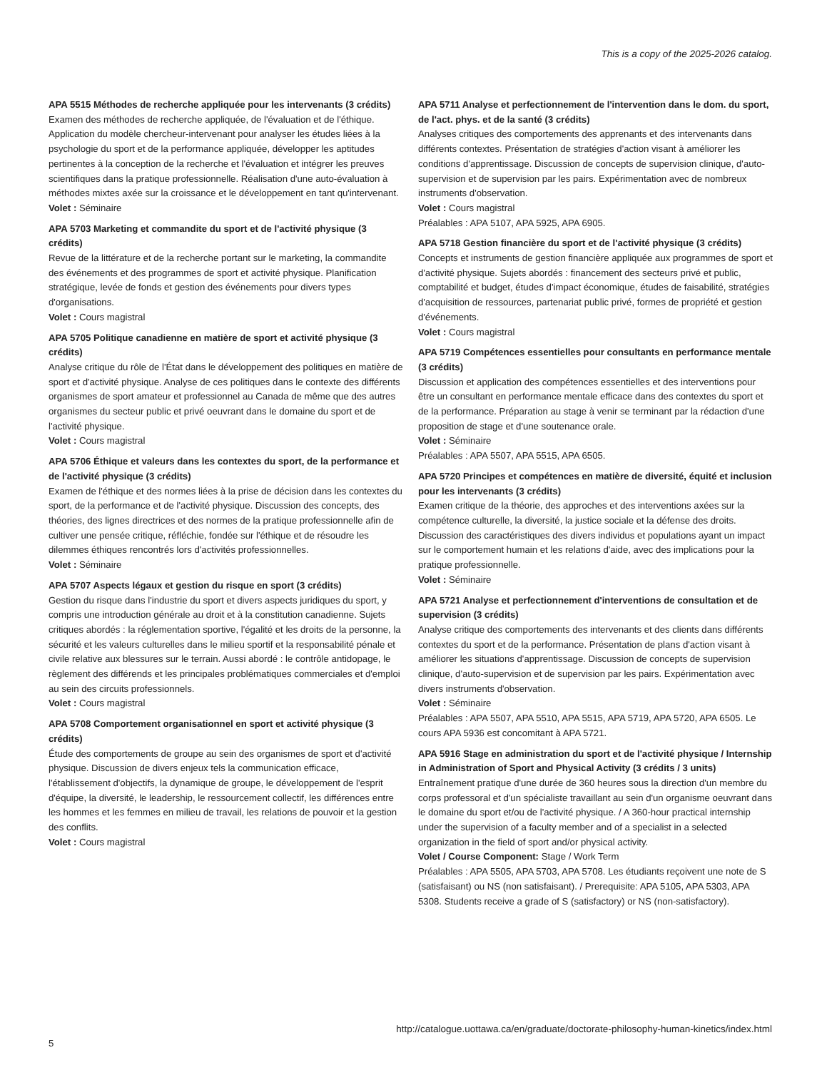This is a copy of the 2025-2026 catalog.
APA 5515 Méthodes de recherche appliquée pour les intervenants (3 crédits)
Examen des méthodes de recherche appliquée, de l'évaluation et de l'éthique. Application du modèle chercheur-intervenant pour analyser les études liées à la psychologie du sport et de la performance appliquée, développer les aptitudes pertinentes à la conception de la recherche et l'évaluation et intégrer les preuves scientifiques dans la pratique professionnelle. Réalisation d'une auto-évaluation à méthodes mixtes axée sur la croissance et le développement en tant qu'intervenant.
Volet : Séminaire
APA 5703 Marketing et commandite du sport et de l'activité physique (3 crédits)
Revue de la littérature et de la recherche portant sur le marketing, la commandite des événements et des programmes de sport et activité physique. Planification stratégique, levée de fonds et gestion des événements pour divers types d'organisations.
Volet : Cours magistral
APA 5705 Politique canadienne en matière de sport et activité physique (3 crédits)
Analyse critique du rôle de l'État dans le développement des politiques en matière de sport et d'activité physique. Analyse de ces politiques dans le contexte des différents organismes de sport amateur et professionnel au Canada de même que des autres organismes du secteur public et privé oeuvrant dans le domaine du sport et de l'activité physique.
Volet : Cours magistral
APA 5706 Éthique et valeurs dans les contextes du sport, de la performance et de l'activité physique (3 crédits)
Examen de l'éthique et des normes liées à la prise de décision dans les contextes du sport, de la performance et de l'activité physique. Discussion des concepts, des théories, des lignes directrices et des normes de la pratique professionnelle afin de cultiver une pensée critique, réfléchie, fondée sur l'éthique et de résoudre les dilemmes éthiques rencontrés lors d'activités professionnelles.
Volet : Séminaire
APA 5707 Aspects légaux et gestion du risque en sport (3 crédits)
Gestion du risque dans l'industrie du sport et divers aspects juridiques du sport, y compris une introduction générale au droit et à la constitution canadienne. Sujets critiques abordés : la réglementation sportive, l'égalité et les droits de la personne, la sécurité et les valeurs culturelles dans le milieu sportif et la responsabilité pénale et civile relative aux blessures sur le terrain. Aussi abordé : le contrôle antidopage, le règlement des différends et les principales problématiques commerciales et d'emploi au sein des circuits professionnels.
Volet : Cours magistral
APA 5708 Comportement organisationnel en sport et activité physique (3 crédits)
Étude des comportements de groupe au sein des organismes de sport et d'activité physique. Discussion de divers enjeux tels la communication efficace, l'établissement d'objectifs, la dynamique de groupe, le développement de l'esprit d'équipe, la diversité, le leadership, le ressourcement collectif, les différences entre les hommes et les femmes en milieu de travail, les relations de pouvoir et la gestion des conflits.
Volet : Cours magistral
APA 5711 Analyse et perfectionnement de l'intervention dans le dom. du sport, de l'act. phys. et de la santé (3 crédits)
Analyses critiques des comportements des apprenants et des intervenants dans différents contextes. Présentation de stratégies d'action visant à améliorer les conditions d'apprentissage. Discussion de concepts de supervision clinique, d'auto-supervision et de supervision par les pairs. Expérimentation avec de nombreux instruments d'observation.
Volet : Cours magistral
Préalables : APA 5107, APA 5925, APA 6905.
APA 5718 Gestion financière du sport et de l'activité physique (3 crédits)
Concepts et instruments de gestion financière appliquée aux programmes de sport et d'activité physique. Sujets abordés : financement des secteurs privé et public, comptabilité et budget, études d'impact économique, études de faisabilité, stratégies d'acquisition de ressources, partenariat public privé, formes de propriété et gestion d'événements.
Volet : Cours magistral
APA 5719 Compétences essentielles pour consultants en performance mentale (3 crédits)
Discussion et application des compétences essentielles et des interventions pour être un consultant en performance mentale efficace dans des contextes du sport et de la performance. Préparation au stage à venir se terminant par la rédaction d'une proposition de stage et d'une soutenance orale.
Volet : Séminaire
Préalables : APA 5507, APA 5515, APA 6505.
APA 5720 Principes et compétences en matière de diversité, équité et inclusion pour les intervenants (3 crédits)
Examen critique de la théorie, des approches et des interventions axées sur la compétence culturelle, la diversité, la justice sociale et la défense des droits. Discussion des caractéristiques des divers individus et populations ayant un impact sur le comportement humain et les relations d'aide, avec des implications pour la pratique professionnelle.
Volet : Séminaire
APA 5721 Analyse et perfectionnement d'interventions de consultation et de supervision (3 crédits)
Analyse critique des comportements des intervenants et des clients dans différents contextes du sport et de la performance. Présentation de plans d'action visant à améliorer les situations d'apprentissage. Discussion de concepts de supervision clinique, d'auto-supervision et de supervision par les pairs. Expérimentation avec divers instruments d'observation.
Volet : Séminaire
Préalables : APA 5507, APA 5510, APA 5515, APA 5719, APA 5720, APA 6505. Le cours APA 5936 est concomitant à APA 5721.
APA 5916 Stage en administration du sport et de l'activité physique / Internship in Administration of Sport and Physical Activity (3 crédits / 3 units)
Entraînement pratique d'une durée de 360 heures sous la direction d'un membre du corps professoral et d'un spécialiste travaillant au sein d'un organisme oeuvrant dans le domaine du sport et/ou de l'activité physique. / A 360-hour practical internship under the supervision of a faculty member and of a specialist in a selected organization in the field of sport and/or physical activity.
Volet / Course Component: Stage / Work Term
Préalables : APA 5505, APA 5703, APA 5708. Les étudiants reçoivent une note de S (satisfaisant) ou NS (non satisfaisant). / Prerequisite: APA 5105, APA 5303, APA 5308. Students receive a grade of S (satisfactory) or NS (non-satisfactory).
http://catalogue.uottawa.ca/en/graduate/doctorate-philosophy-human-kinetics/index.html
5